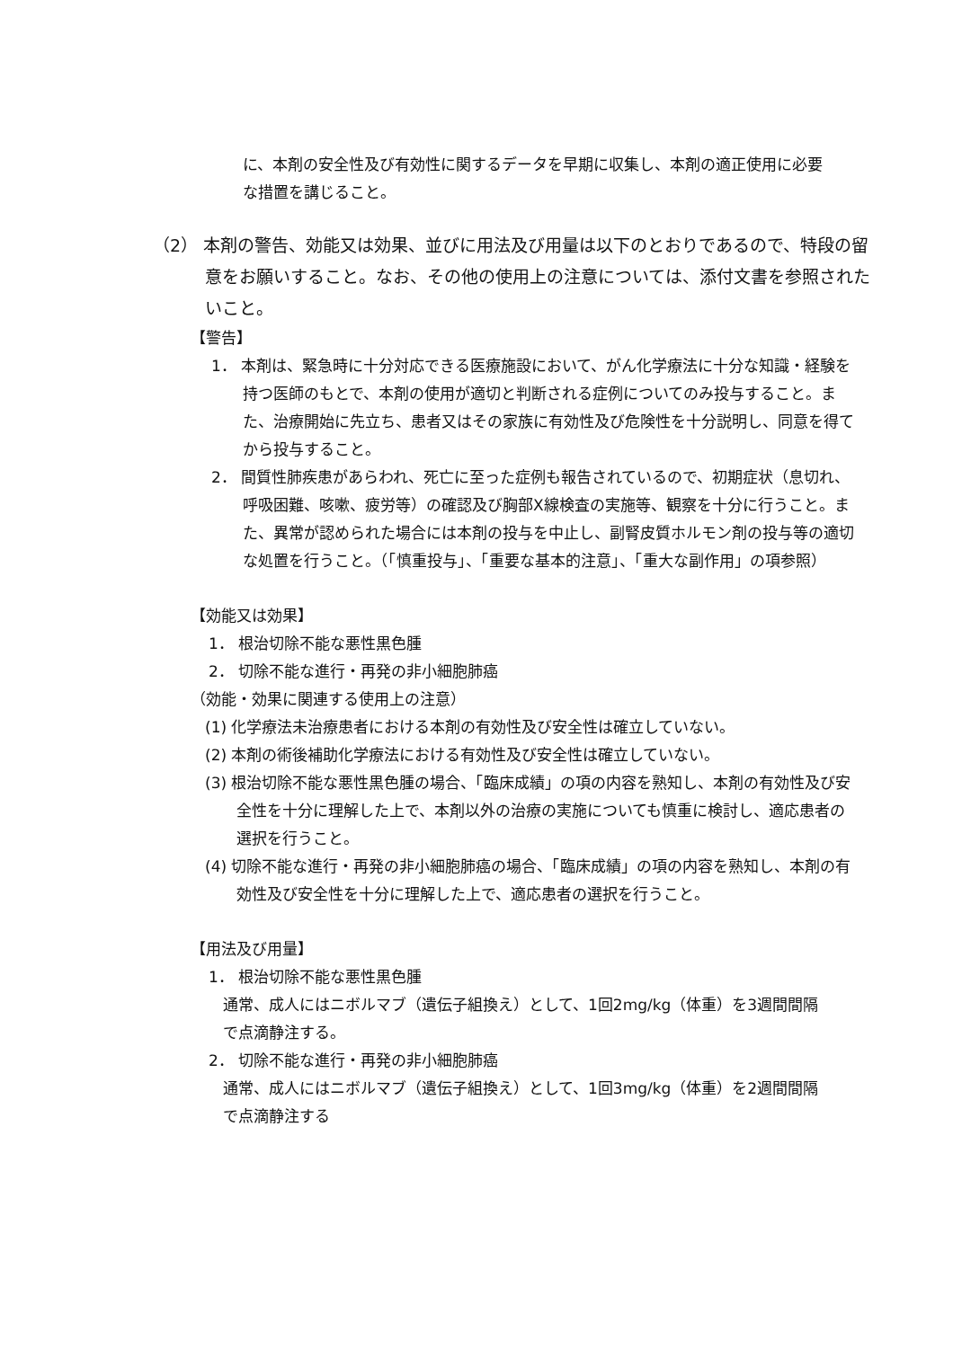に、本剤の安全性及び有効性に関するデータを早期に収集し、本剤の適正使用に必要な措置を講じること。
（2） 本剤の警告、効能又は効果、並びに用法及び用量は以下のとおりであるので、特段の留意をお願いすること。なお、その他の使用上の注意については、添付文書を参照されたいこと。
【警告】
1． 本剤は、緊急時に十分対応できる医療施設において、がん化学療法に十分な知識・経験を持つ医師のもとで、本剤の使用が適切と判断される症例についてのみ投与すること。また、治療開始に先立ち、患者又はその家族に有効性及び危険性を十分説明し、同意を得てから投与すること。
2． 間質性肺疾患があらわれ、死亡に至った症例も報告されているので、初期症状（息切れ、呼吸困難、咳嗽、疲労等）の確認及び胸部X線検査の実施等、観察を十分に行うこと。また、異常が認められた場合には本剤の投与を中止し、副腎皮質ホルモン剤の投与等の適切な処置を行うこと。（「慎重投与」、「重要な基本的注意」、「重大な副作用」の項参照）
【効能又は効果】
1． 根治切除不能な悪性黒色腫
2． 切除不能な進行・再発の非小細胞肺癌
（効能・効果に関連する使用上の注意）
(1) 化学療法未治療患者における本剤の有効性及び安全性は確立していない。
(2) 本剤の術後補助化学療法における有効性及び安全性は確立していない。
(3) 根治切除不能な悪性黒色腫の場合、「臨床成績」の項の内容を熟知し、本剤の有効性及び安全性を十分に理解した上で、本剤以外の治療の実施についても慎重に検討し、適応患者の選択を行うこと。
(4) 切除不能な進行・再発の非小細胞肺癌の場合、「臨床成績」の項の内容を熟知し、本剤の有効性及び安全性を十分に理解した上で、適応患者の選択を行うこと。
【用法及び用量】
1． 根治切除不能な悪性黒色腫
通常、成人にはニボルマブ（遺伝子組換え）として、1回2mg/kg（体重）を3週間間隔で点滴静注する。
2． 切除不能な進行・再発の非小細胞肺癌
通常、成人にはニボルマブ（遺伝子組換え）として、1回3mg/kg（体重）を2週間間隔で点滴静注する